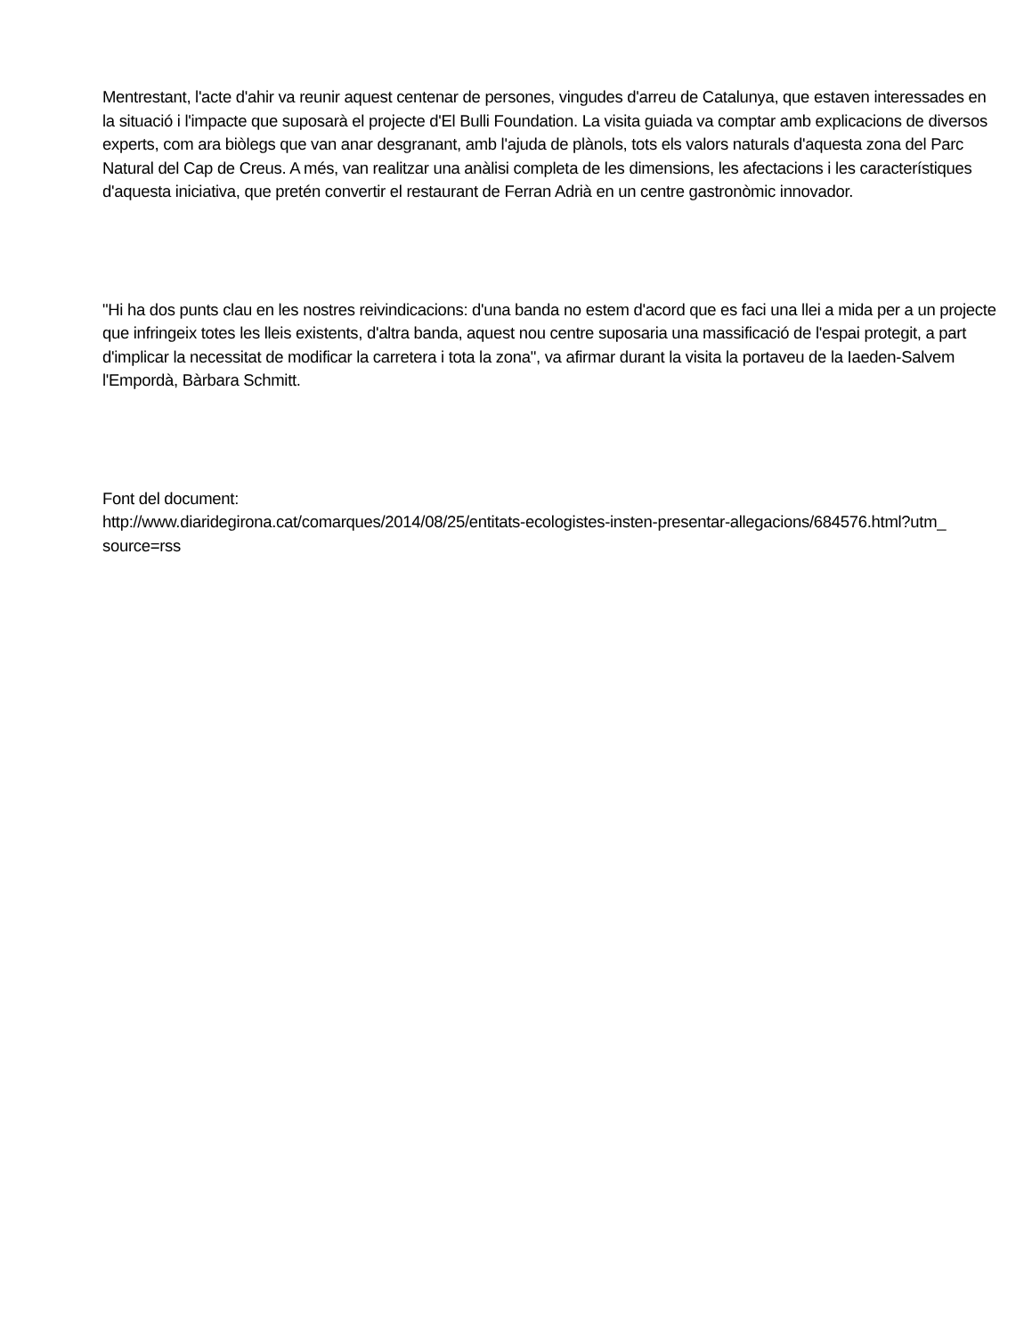Mentrestant, l'acte d'ahir va reunir aquest centenar de persones, vingudes d'arreu de Catalunya, que estaven interessades en la situació i l'impacte que suposarà el projecte d'El Bulli Foundation. La visita guiada va comptar amb explicacions de diversos experts, com ara biòlegs que van anar desgranant, amb l'ajuda de plànols, tots els valors naturals d'aquesta zona del Parc Natural del Cap de Creus. A més, van realitzar una anàlisi completa de les dimensions, les afectacions i les característiques d'aquesta iniciativa, que pretén convertir el restaurant de Ferran Adrià en un centre gastronòmic innovador.
"Hi ha dos punts clau en les nostres reivindicacions: d'una banda no estem d'acord que es faci una llei a mida per a un projecte que infringeix totes les lleis existents, d'altra banda, aquest nou centre suposaria una massificació de l'espai protegit, a part d'implicar la necessitat de modificar la carretera i tota la zona", va afirmar durant la visita la portaveu de la Iaeden-Salvem l'Empordà, Bàrbara Schmitt.
Font del document:
http://www.diaridegirona.cat/comarques/2014/08/25/entitats-ecologistes-insten-presentar-allegacions/684576.html?utm_
source=rss